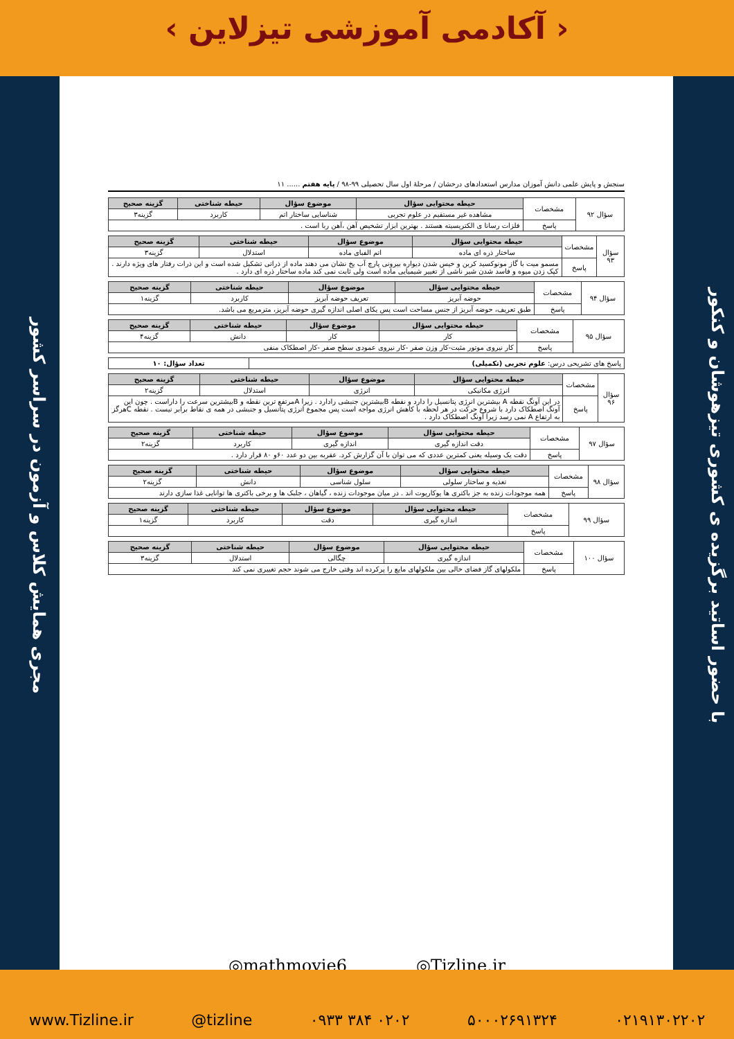‹ آکادمی آموزشی تیزلاین ›
مجری همایش کلاس و آزمون در سراسر کشور
با حضور اساتید برگزیده ی کشوری تیزهوشان و کنکور
سنجش و پایش علمی دانش آموزان مدارس استعدادهای درخشان / مرحلهٔ اول سال تحصیلی ۹۹-۹۸ / پایه هفتم ...... ۱۱
| سؤال ۹۲ | مشخصات | حیطه محتوایی سؤال | موضوع سؤال | حیطه شناختی | گزینه صحیح |
| | | مشاهده غیر مستقیم در علوم تجربی | شناسایی ساختار اتم | کاربرد | گزینه۳ |
| | پاسخ | فلزات رسانا ی الکتریسیته هستند . بهترین ابزار تشخیص آهن ،آهن ربا است . | | | |
| سؤال ۹۳ | مشخصات | حیطه محتوایی سؤال | موضوع سؤال | حیطه شناختی | گزینه صحیح |
| | | ساختار ذره ای ماده | اتم الفبای ماده | استدلال | گزینه۳ |
| | پاسخ | مسمو میت با گاز مونوکسید کربن و خیس شدن دیواره بیرونی پارچ آب یخ نشان می دهند ماده از ذراتی تشکیل شده است و این ذرات رفتار های ویژه دارند . کپک زدن میوه و فاسد شدن شیر ناشی از تغییر شیمیایی ماده است ولی ثابت نمی کند ماده ساختار ذره ای دارد . | | | |
| سؤال ۹۴ | مشخصات | حیطه محتوایی سؤال | موضوع سؤال | حیطه شناختی | گزینه صحیح |
| | | حوضه آبریز | تعریف حوضه آبریز | کاربرد | گزینه۱ |
| | پاسخ | طبق تعریف، حوضه آبریز از جنس مساحت است پس یکای اصلی اندازه گیری حوضه آبریز، مترمربع می باشد. | | | |
| سؤال ۹۵ | مشخصات | حیطه محتوایی سؤال | موضوع سؤال | حیطه شناختی | گزینه صحیح |
| | | کار | کار | دانش | گزینه۴ |
| | پاسخ | کار نیروی موتور مثبت-کار وزن صفر -کار نیروی عمودی سطح صفر -کار اصطکاک منفی | | | |
| پاسخ های تشریحی درس: علوم تجربی (تکمیلی) | تعداد سؤال: ۱۰ |
| سؤال ۹۶ | مشخصات | حیطه محتوایی سؤال | موضوع سؤال | حیطه شناختی | گزینه صحیح |
| | | انرژی مکانیکی | انرژی | استدلال | گزینه۲ |
| | پاسخ | در این آونگ نقطه A بیشترین انرژی پتانسیل را دارد و نقطه Bبیشترین جنبشی رادارد . زیرا Aمرتفع ترین نقطه و Bبیشترین سرعت را داراست . چون این آونگ اصطکاک دارد با شروع حرکت در هر لحظه با کاهش انرژی مواجه است پس مجموع انرژی پتانسیل و جنبشی در همه ی نقاط برابر نیست . نقطه Cهرگز به ارتفاع A نمی رسد زیرا آونگ اصطکاک دارد . | | | |
| سؤال ۹۷ | مشخصات | حیطه محتوایی سؤال | موضوع سؤال | حیطه شناختی | گزینه صحیح |
| | | دقت اندازه گیری | اندازه گیری | کاربرد | گزینه۲ |
| | پاسخ | دقت یک وسیله یعنی کمترین عددی که می توان با آن گزارش کرد. عقربه بین دو عدد ۶۰و ۸۰ قرار دارد . | | | |
| سؤال ۹۸ | مشخصات | حیطه محتوایی سؤال | موضوع سؤال | حیطه شناختی | گزینه صحیح |
| | | تغذیه و ساختار سلولی | سلول شناسی | دانش | گزینه۲ |
| | پاسخ | همه موجودات زنده به جز باکتری ها یوکاریوت اند . در میان موجودات زنده ، گیاهان ، جلبک ها و برخی باکتری ها توانایی غذا سازی دارند | | | |
| سؤال ۹۹ | مشخصات | حیطه محتوایی سؤال | موضوع سؤال | حیطه شناختی | گزینه صحیح |
| | | اندازه گیری | دقت | کاربرد | گزینه۱ |
| | پاسخ | | | | |
| سؤال ۱۰۰ | مشخصات | حیطه محتوایی سؤال | موضوع سؤال | حیطه شناختی | گزینه صحیح |
| | | اندازه گیری | چگالی | استدلال | گزینه۳ |
| | پاسخ | ملکولهای گاز فضای خالی بین ملکولهای مایع را پرکرده اند وقتی خارج می شوند حجم تغییری نمی کند | | | |
◎mathmovie6 ◎Tizline.ir
www.Tizline.ir @tizline ۰۹۳۳ ۳۸۴ ۰۲۰۲ ۵۰۰۰۲۶۹۱۳۲۴ ۰۲۱۹۱۳۰۲۲۰۲